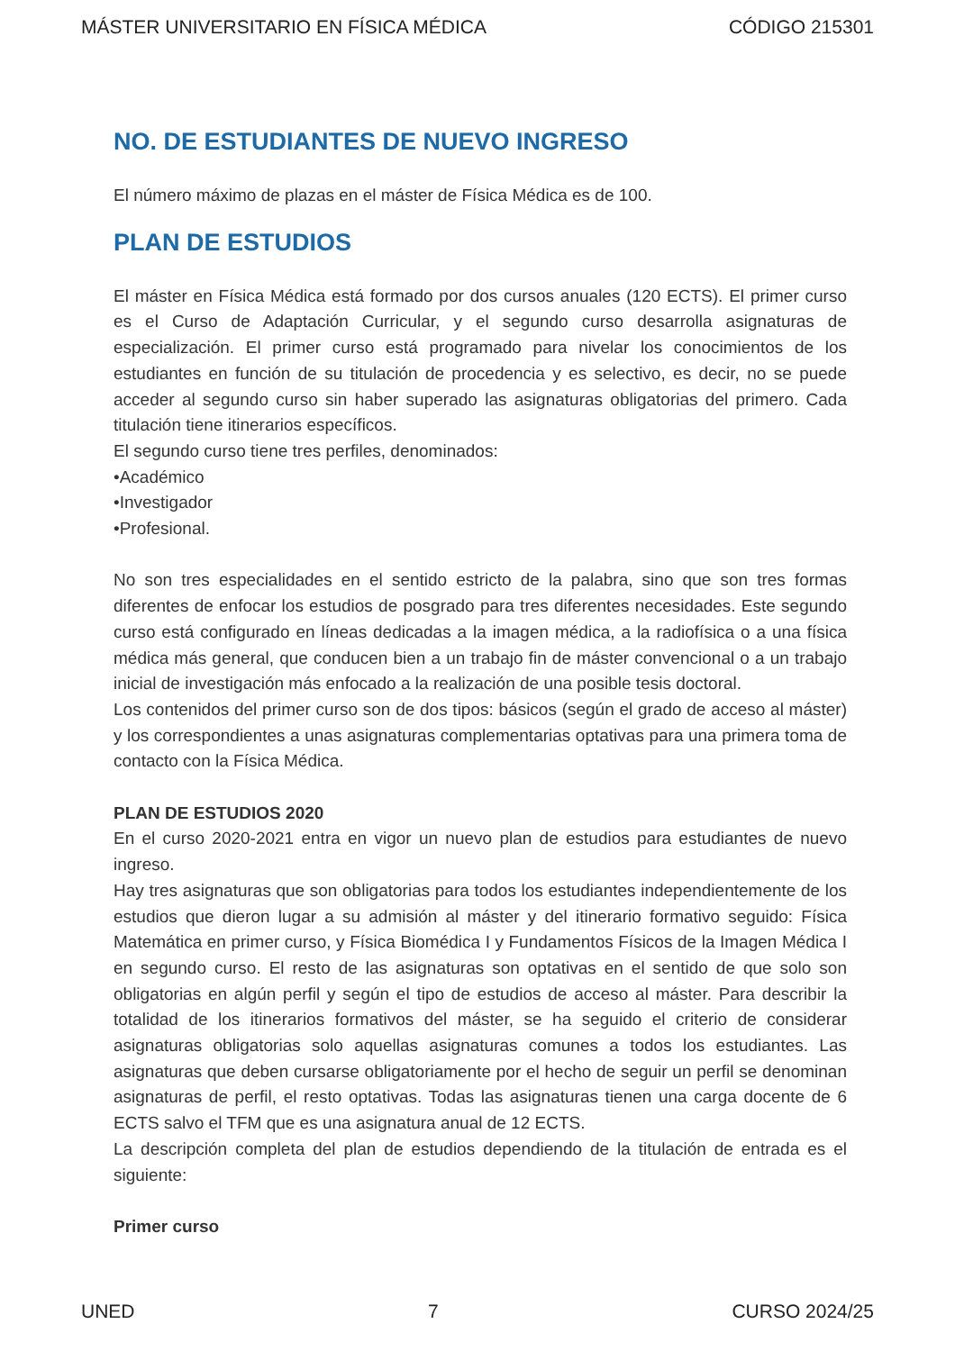MÁSTER UNIVERSITARIO EN FÍSICA MÉDICA CÓDIGO 215301
NO. DE ESTUDIANTES DE NUEVO INGRESO
El número máximo de plazas en el máster de Física Médica es de 100.
PLAN DE ESTUDIOS
El máster en Física Médica está formado por dos cursos anuales (120 ECTS). El primer curso es el Curso de Adaptación Curricular, y el segundo curso desarrolla asignaturas de especialización. El primer curso está programado para nivelar los conocimientos de los estudiantes en función de su titulación de procedencia y es selectivo, es decir, no se puede acceder al segundo curso sin haber superado las asignaturas obligatorias del primero. Cada titulación tiene itinerarios específicos.
El segundo curso tiene tres perfiles, denominados:
•Académico
•Investigador
•Profesional.
No son tres especialidades en el sentido estricto de la palabra, sino que son tres formas diferentes de enfocar los estudios de posgrado para tres diferentes necesidades. Este segundo curso está configurado en líneas dedicadas a la imagen médica, a la radiofísica o a una física médica más general, que conducen bien a un trabajo fin de máster convencional o a un trabajo inicial de investigación más enfocado a la realización de una posible tesis doctoral.
Los contenidos del primer curso son de dos tipos: básicos (según el grado de acceso al máster) y los correspondientes a unas asignaturas complementarias optativas para una primera toma de contacto con la Física Médica.
PLAN DE ESTUDIOS 2020
En el curso 2020-2021 entra en vigor un nuevo plan de estudios para estudiantes de nuevo ingreso.
Hay tres asignaturas que son obligatorias para todos los estudiantes independientemente de los estudios que dieron lugar a su admisión al máster y del itinerario formativo seguido: Física Matemática en primer curso, y Física Biomédica I y Fundamentos Físicos de la Imagen Médica I en segundo curso. El resto de las asignaturas son optativas en el sentido de que solo son obligatorias en algún perfil y según el tipo de estudios de acceso al máster. Para describir la totalidad de los itinerarios formativos del máster, se ha seguido el criterio de considerar asignaturas obligatorias solo aquellas asignaturas comunes a todos los estudiantes. Las asignaturas que deben cursarse obligatoriamente por el hecho de seguir un perfil se denominan asignaturas de perfil, el resto optativas. Todas las asignaturas tienen una carga docente de 6 ECTS salvo el TFM que es una asignatura anual de 12 ECTS.
La descripción completa del plan de estudios dependiendo de la titulación de entrada es el siguiente:
Primer curso
UNED 7 CURSO 2024/25